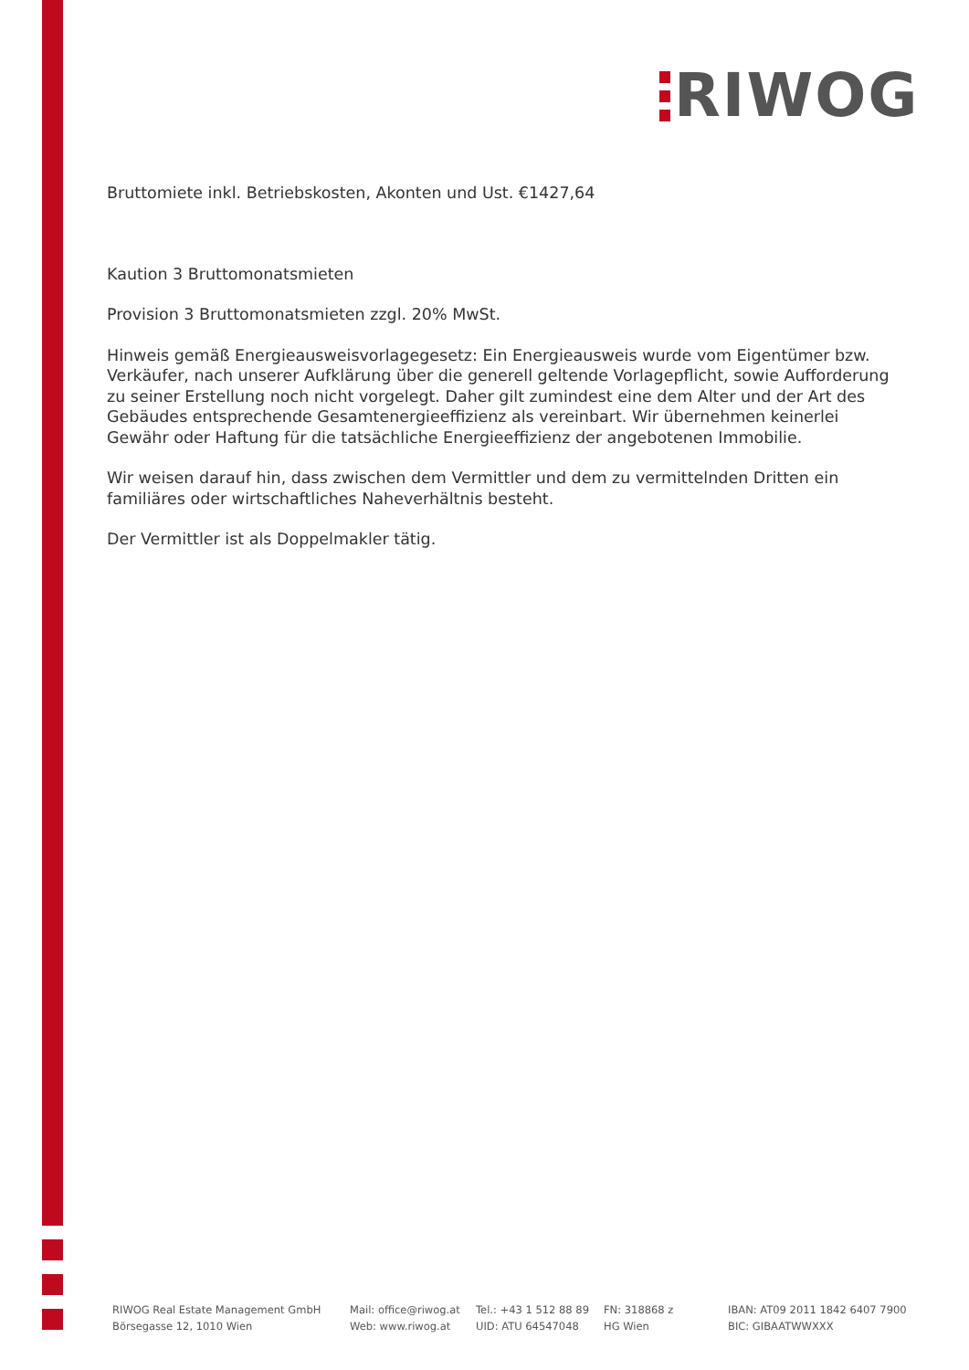RIWOG
Bruttomiete inkl. Betriebskosten, Akonten und Ust. €1427,64
Kaution 3 Bruttomonatsmieten
Provision 3 Bruttomonatsmieten zzgl. 20% MwSt.
Hinweis gemäß Energieausweisvorlagegesetz: Ein Energieausweis wurde vom Eigentümer bzw. Verkäufer, nach unserer Aufklärung über die generell geltende Vorlagepflicht, sowie Aufforderung zu seiner Erstellung noch nicht vorgelegt. Daher gilt zumindest eine dem Alter und der Art des Gebäudes entsprechende Gesamtenergieeffizienz als vereinbart. Wir übernehmen keinerlei Gewähr oder Haftung für die tatsächliche Energieeffizienz der angebotenen Immobilie.
Wir weisen darauf hin, dass zwischen dem Vermittler und dem zu vermittelnden Dritten ein familiäres oder wirtschaftliches Naheverhältnis besteht.
Der Vermittler ist als Doppelmakler tätig.
RIWOG Real Estate Management GmbH
Börsegasse 12, 1010 Wien
Mail: office@riwog.at
Web: www.riwog.at
Tel.: +43 1 512 88 89
UID: ATU 64547048
FN: 318868 z
HG Wien
IBAN: AT09 2011 1842 6407 7900
BIC: GIBAATWWXXX